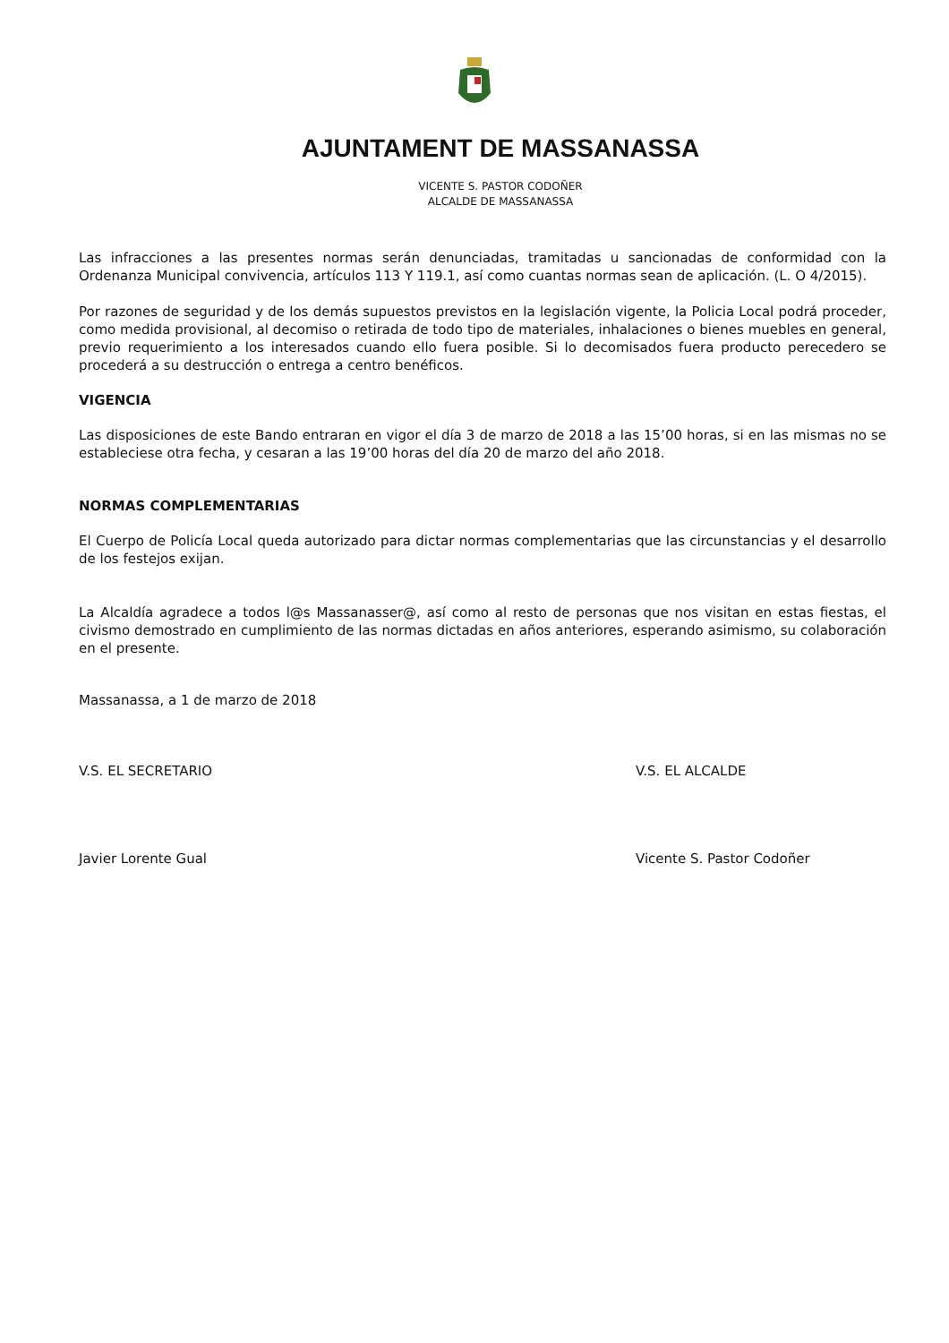AJUNTAMENT DE MASSANASSA
VICENTE S. PASTOR CODOÑER
ALCALDE DE MASSANASSA
Las infracciones a las presentes normas serán denunciadas, tramitadas u sancionadas de conformidad con la Ordenanza Municipal convivencia, artículos 113 Y 119.1, así como cuantas normas sean de aplicación. (L. O 4/2015).
Por razones de seguridad y de los demás supuestos previstos en la legislación vigente, la Policia Local podrá proceder, como medida provisional, al decomiso o retirada de todo tipo de materiales, inhalaciones o bienes muebles en general, previo requerimiento a los interesados cuando ello fuera posible. Si lo decomisados fuera producto perecedero se procederá a su destrucción o entrega a centro benéficos.
VIGENCIA
Las disposiciones de este Bando entraran en vigor el día 3 de marzo de 2018 a las 15’00 horas, si en las mismas no se estableciese otra fecha, y cesaran a las 19’00 horas del día 20 de marzo del año 2018.
NORMAS COMPLEMENTARIAS
El Cuerpo de Policía Local queda autorizado para dictar normas complementarias que las circunstancias y el desarrollo de los festejos exijan.
La Alcaldía agradece a todos l@s Massanasser@, así como al resto de personas que nos visitan en estas fiestas, el civismo demostrado en cumplimiento de las normas dictadas en años anteriores, esperando asimismo, su colaboración en el presente.
Massanassa, a 1 de marzo de 2018
V.S. EL SECRETARIO V.S. EL ALCALDE
Javier Lorente Gual Vicente S. Pastor Codoñer